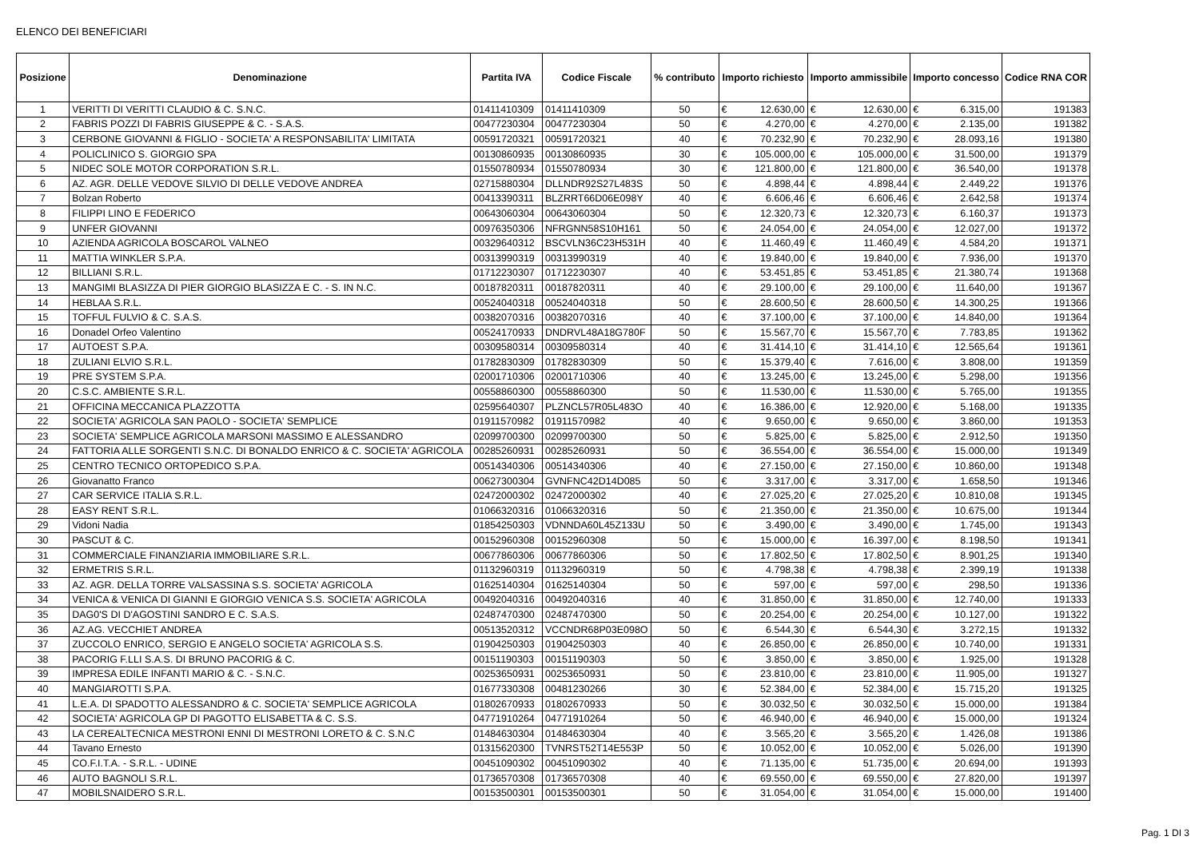ELENCO DEI BENEFICIARI
| Posizione | Denominazione | Partita IVA | Codice Fiscale | % contributo | Importo richiesto | | Importo ammissibile | | Importo concesso | | Codice RNA COR |
| --- | --- | --- | --- | --- | --- | --- | --- | --- | --- | --- | --- |
| 1 | VERITTI DI VERITTI CLAUDIO & C. S.N.C. | 01411410309 | 01411410309 | 50 | € | 12.630,00 | € | 12.630,00 | € | 6.315,00 | 191383 |
| 2 | FABRIS POZZI DI FABRIS GIUSEPPE & C. - S.A.S. | 00477230304 | 00477230304 | 50 | € | 4.270,00 | € | 4.270,00 | € | 2.135,00 | 191382 |
| 3 | CERBONE GIOVANNI & FIGLIO - SOCIETA' A RESPONSABILITA' LIMITATA | 00591720321 | 00591720321 | 40 | € | 70.232,90 | € | 70.232,90 | € | 28.093,16 | 191380 |
| 4 | POLICLINICO S. GIORGIO SPA | 00130860935 | 00130860935 | 30 | € | 105.000,00 | € | 105.000,00 | € | 31.500,00 | 191379 |
| 5 | NIDEC SOLE MOTOR CORPORATION S.R.L. | 01550780934 | 01550780934 | 30 | € | 121.800,00 | € | 121.800,00 | € | 36.540,00 | 191378 |
| 6 | AZ. AGR. DELLE VEDOVE SILVIO DI DELLE VEDOVE ANDREA | 02715880304 | DLLNDR92S27L483S | 50 | € | 4.898,44 | € | 4.898,44 | € | 2.449,22 | 191376 |
| 7 | Bolzan Roberto | 00413390311 | BLZRRT66D06E098Y | 40 | € | 6.606,46 | € | 6.606,46 | € | 2.642,58 | 191374 |
| 8 | FILIPPI LINO E FEDERICO | 00643060304 | 00643060304 | 50 | € | 12.320,73 | € | 12.320,73 | € | 6.160,37 | 191373 |
| 9 | UNFER GIOVANNI | 00976350306 | NFRGNN58S10H161 | 50 | € | 24.054,00 | € | 24.054,00 | € | 12.027,00 | 191372 |
| 10 | AZIENDA AGRICOLA BOSCAROL VALNEO | 00329640312 | BSCVLN36C23H531H | 40 | € | 11.460,49 | € | 11.460,49 | € | 4.584,20 | 191371 |
| 11 | MATTIA WINKLER S.P.A. | 00313990319 | 00313990319 | 40 | € | 19.840,00 | € | 19.840,00 | € | 7.936,00 | 191370 |
| 12 | BILLIANI S.R.L. | 01712230307 | 01712230307 | 40 | € | 53.451,85 | € | 53.451,85 | € | 21.380,74 | 191368 |
| 13 | MANGIMI BLASIZZA DI PIER GIORGIO BLASIZZA E C. - S. IN N.C. | 00187820311 | 00187820311 | 40 | € | 29.100,00 | € | 29.100,00 | € | 11.640,00 | 191367 |
| 14 | HEBLAA S.R.L. | 00524040318 | 00524040318 | 50 | € | 28.600,50 | € | 28.600,50 | € | 14.300,25 | 191366 |
| 15 | TOFFUL FULVIO & C. S.A.S. | 00382070316 | 00382070316 | 40 | € | 37.100,00 | € | 37.100,00 | € | 14.840,00 | 191364 |
| 16 | Donadel Orfeo Valentino | 00524170933 | DNDRVL48A18G780F | 50 | € | 15.567,70 | € | 15.567,70 | € | 7.783,85 | 191362 |
| 17 | AUTOEST S.P.A. | 00309580314 | 00309580314 | 40 | € | 31.414,10 | € | 31.414,10 | € | 12.565,64 | 191361 |
| 18 | ZULIANI ELVIO S.R.L. | 01782830309 | 01782830309 | 50 | € | 15.379,40 | € | 7.616,00 | € | 3.808,00 | 191359 |
| 19 | PRE SYSTEM S.P.A. | 02001710306 | 02001710306 | 40 | € | 13.245,00 | € | 13.245,00 | € | 5.298,00 | 191356 |
| 20 | C.S.C. AMBIENTE S.R.L. | 00558860300 | 00558860300 | 50 | € | 11.530,00 | € | 11.530,00 | € | 5.765,00 | 191355 |
| 21 | OFFICINA MECCANICA PLAZZOTTA | 02595640307 | PLZNCL57R05L483O | 40 | € | 16.386,00 | € | 12.920,00 | € | 5.168,00 | 191335 |
| 22 | SOCIETA' AGRICOLA SAN PAOLO - SOCIETA' SEMPLICE | 01911570982 | 01911570982 | 40 | € | 9.650,00 | € | 9.650,00 | € | 3.860,00 | 191353 |
| 23 | SOCIETA' SEMPLICE AGRICOLA MARSONI MASSIMO E ALESSANDRO | 02099700300 | 02099700300 | 50 | € | 5.825,00 | € | 5.825,00 | € | 2.912,50 | 191350 |
| 24 | FATTORIA ALLE SORGENTI S.N.C. DI BONALDO ENRICO & C. SOCIETA' AGRICOLA | 00285260931 | 00285260931 | 50 | € | 36.554,00 | € | 36.554,00 | € | 15.000,00 | 191349 |
| 25 | CENTRO TECNICO ORTOPEDICO S.P.A. | 00514340306 | 00514340306 | 40 | € | 27.150,00 | € | 27.150,00 | € | 10.860,00 | 191348 |
| 26 | Giovanatto Franco | 00627300304 | GVNFNC42D14D085 | 50 | € | 3.317,00 | € | 3.317,00 | € | 1.658,50 | 191346 |
| 27 | CAR SERVICE ITALIA S.R.L. | 02472000302 | 02472000302 | 40 | € | 27.025,20 | € | 27.025,20 | € | 10.810,08 | 191345 |
| 28 | EASY RENT S.R.L. | 01066320316 | 01066320316 | 50 | € | 21.350,00 | € | 21.350,00 | € | 10.675,00 | 191344 |
| 29 | Vidoni Nadia | 01854250303 | VDNNDA60L45Z133U | 50 | € | 3.490,00 | € | 3.490,00 | € | 1.745,00 | 191343 |
| 30 | PASCUT & C. | 00152960308 | 00152960308 | 50 | € | 15.000,00 | € | 16.397,00 | € | 8.198,50 | 191341 |
| 31 | COMMERCIALE FINANZIARIA IMMOBILIARE S.R.L. | 00677860306 | 00677860306 | 50 | € | 17.802,50 | € | 17.802,50 | € | 8.901,25 | 191340 |
| 32 | ERMETRIS S.R.L. | 01132960319 | 01132960319 | 50 | € | 4.798,38 | € | 4.798,38 | € | 2.399,19 | 191338 |
| 33 | AZ. AGR. DELLA TORRE VALSASSINA S.S. SOCIETA' AGRICOLA | 01625140304 | 01625140304 | 50 | € | 597,00 | € | 597,00 | € | 298,50 | 191336 |
| 34 | VENICA & VENICA DI GIANNI E GIORGIO VENICA S.S. SOCIETA' AGRICOLA | 00492040316 | 00492040316 | 40 | € | 31.850,00 | € | 31.850,00 | € | 12.740,00 | 191333 |
| 35 | DAG0'S DI D'AGOSTINI SANDRO E C. S.A.S. | 02487470300 | 02487470300 | 50 | € | 20.254,00 | € | 20.254,00 | € | 10.127,00 | 191322 |
| 36 | AZ.AG. VECCHIET ANDREA | 00513520312 | VCCNDR68P03E098O | 50 | € | 6.544,30 | € | 6.544,30 | € | 3.272,15 | 191332 |
| 37 | ZUCCOLO ENRICO, SERGIO E ANGELO SOCIETA' AGRICOLA S.S. | 01904250303 | 01904250303 | 40 | € | 26.850,00 | € | 26.850,00 | € | 10.740,00 | 191331 |
| 38 | PACORIG F.LLI S.A.S. DI BRUNO PACORIG & C. | 00151190303 | 00151190303 | 50 | € | 3.850,00 | € | 3.850,00 | € | 1.925,00 | 191328 |
| 39 | IMPRESA EDILE INFANTI MARIO & C. - S.N.C. | 00253650931 | 00253650931 | 50 | € | 23.810,00 | € | 23.810,00 | € | 11.905,00 | 191327 |
| 40 | MANGIAROTTI S.P.A. | 01677330308 | 00481230266 | 30 | € | 52.384,00 | € | 52.384,00 | € | 15.715,20 | 191325 |
| 41 | L.E.A. DI SPADOTTO ALESSANDRO & C. SOCIETA' SEMPLICE AGRICOLA | 01802670933 | 01802670933 | 50 | € | 30.032,50 | € | 30.032,50 | € | 15.000,00 | 191384 |
| 42 | SOCIETA' AGRICOLA GP DI PAGOTTO ELISABETTA & C. S.S. | 04771910264 | 04771910264 | 50 | € | 46.940,00 | € | 46.940,00 | € | 15.000,00 | 191324 |
| 43 | LA CEREALTECNICA MESTRONI ENNI DI MESTRONI LORETO & C. S.N.C | 01484630304 | 01484630304 | 40 | € | 3.565,20 | € | 3.565,20 | € | 1.426,08 | 191386 |
| 44 | Tavano Ernesto | 01315620300 | TVNRST52T14E553P | 50 | € | 10.052,00 | € | 10.052,00 | € | 5.026,00 | 191390 |
| 45 | CO.F.I.T.A. - S.R.L. - UDINE | 00451090302 | 00451090302 | 40 | € | 71.135,00 | € | 51.735,00 | € | 20.694,00 | 191393 |
| 46 | AUTO BAGNOLI S.R.L. | 01736570308 | 01736570308 | 40 | € | 69.550,00 | € | 69.550,00 | € | 27.820,00 | 191397 |
| 47 | MOBILSNAIDERO S.R.L. | 00153500301 | 00153500301 | 50 | € | 31.054,00 | € | 31.054,00 | € | 15.000,00 | 191400 |
Pag. 1 DI 3